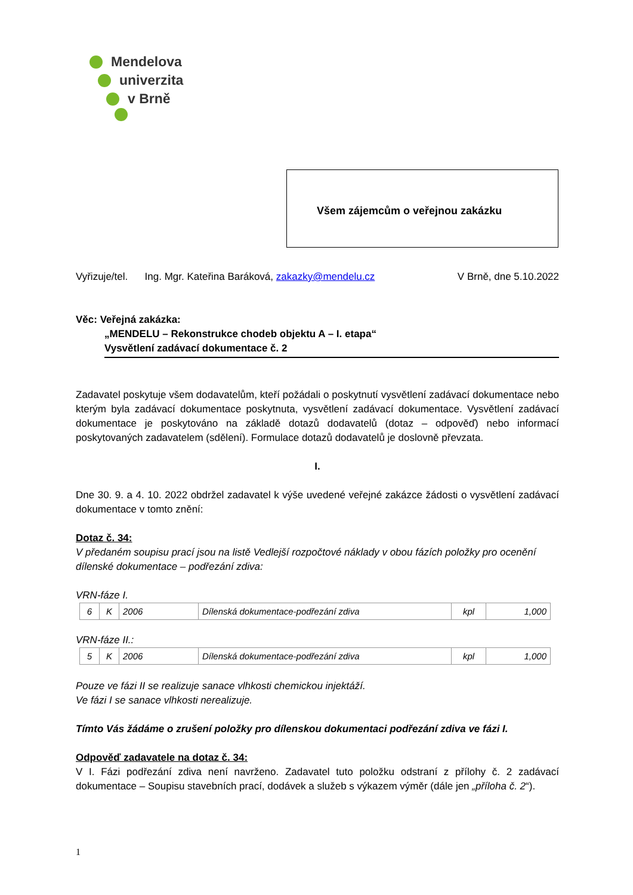Mendelova
univerzita
v Brně
Všem zájemcům o veřejnou zakázku
Vyřizuje/tel. Ing. Mgr. Kateřina Baráková, zakazky@mendelu.cz V Brně, dne 5.10.2022
Věc: Veřejná zakázka:
„MENDELU – Rekonstrukce chodeb objektu A – I. etapa“
Vysvětlení zadávací dokumentace č. 2
Zadavatel poskytuje všem dodavatelům, kteří požádali o poskytnutí vysvětlení zadávací dokumentace nebo kterým byla zadávací dokumentace poskytnuta, vysvětlení zadávací dokumentace. Vysvětlení zadávací dokumentace je poskytováno na základě dotazů dodavatelů (dotaz – odpověď) nebo informací poskytovaných zadavatelem (sdělení). Formulace dotazů dodavatelů je doslovně převzata.
I.
Dne 30. 9. a 4. 10. 2022 obdržel zadavatel k výše uvedené veřejné zakázce žádosti o vysvětlení zadávací dokumentace v tomto znění:
Dotaz č. 34:
V předaném soupisu prací jsou na listě Vedlejší rozpočtové náklady v obou fázích položky pro ocenění dílenské dokumentace – podřezání zdiva:
VRN-fáze I.
| 6 | K | 2006 | Dílenská dokumentace-podřezání zdiva | kpl | 1,000 |
VRN-fáze II.:
| 5 | K | 2006 | Dílenská dokumentace-podřezání zdiva | kpl | 1,000 |
Pouze ve fázi II se realizuje sanace vlhkosti chemickou injektáží.
Ve fázi I se sanace vlhkosti nerealizuje.
Tímto Vás žádáme o zrušení položky pro dílenskou dokumentaci podřezání zdiva ve fázi I.
Odpověď zadavatele na dotaz č. 34:
V I. Fázi podřezání zdiva není navrženo. Zadavatel tuto položku odstraní z přílohy č. 2 zadávací dokumentace – Soupisu stavebních prací, dodávek a služeb s výkazem výměr (dále jen „příloha č. 2“).
1